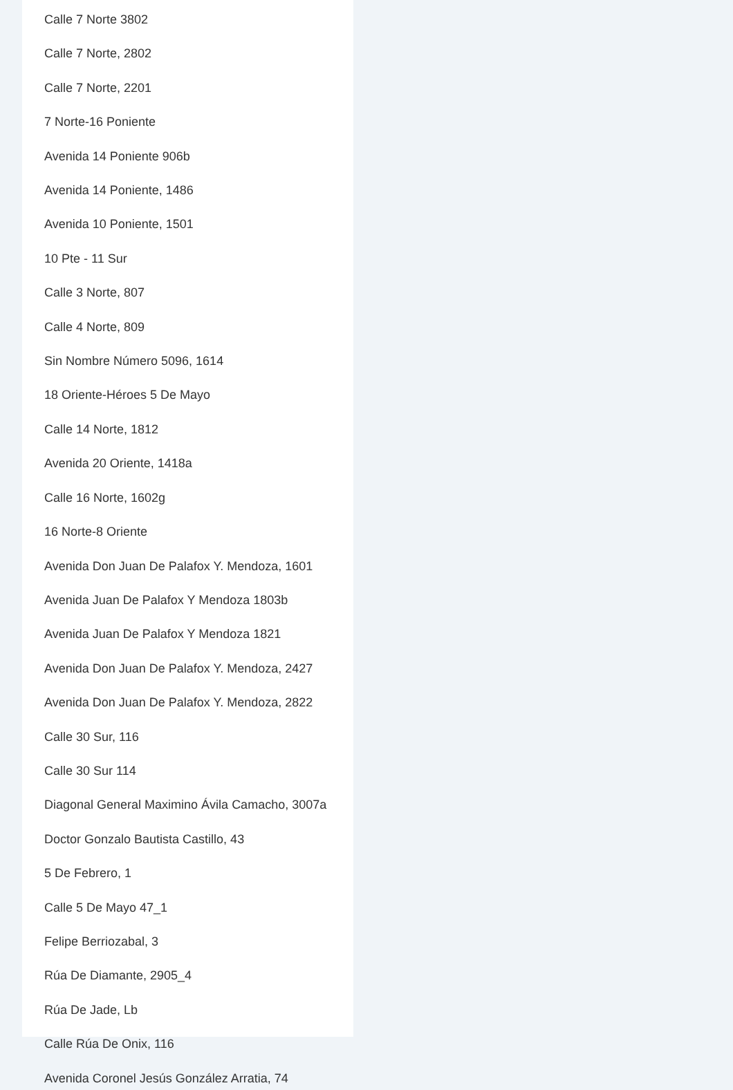Calle 7 Norte 3802
Calle 7 Norte, 2802
Calle 7 Norte, 2201
7 Norte-16 Poniente
Avenida 14 Poniente 906b
Avenida 14 Poniente, 1486
Avenida 10 Poniente, 1501
10 Pte - 11 Sur
Calle 3 Norte, 807
Calle 4 Norte, 809
Sin Nombre Número 5096, 1614
18 Oriente-Héroes 5 De Mayo
Calle 14 Norte, 1812
Avenida 20 Oriente, 1418a
Calle 16 Norte, 1602g
16 Norte-8 Oriente
Avenida Don Juan De Palafox Y. Mendoza, 1601
Avenida Juan De Palafox Y Mendoza 1803b
Avenida Juan De Palafox Y Mendoza 1821
Avenida Don Juan De Palafox Y. Mendoza, 2427
Avenida Don Juan De Palafox Y. Mendoza, 2822
Calle 30 Sur, 116
Calle 30 Sur 114
Diagonal General Maximino Ávila Camacho, 3007a
Doctor Gonzalo Bautista Castillo, 43
5 De Febrero, 1
Calle 5 De Mayo 47_1
Felipe Berriozabal, 3
Rúa De Diamante, 2905_4
Rúa De Jade, Lb
Calle Rúa De Onix, 116
Avenida Coronel Jesús González Arratia, 74